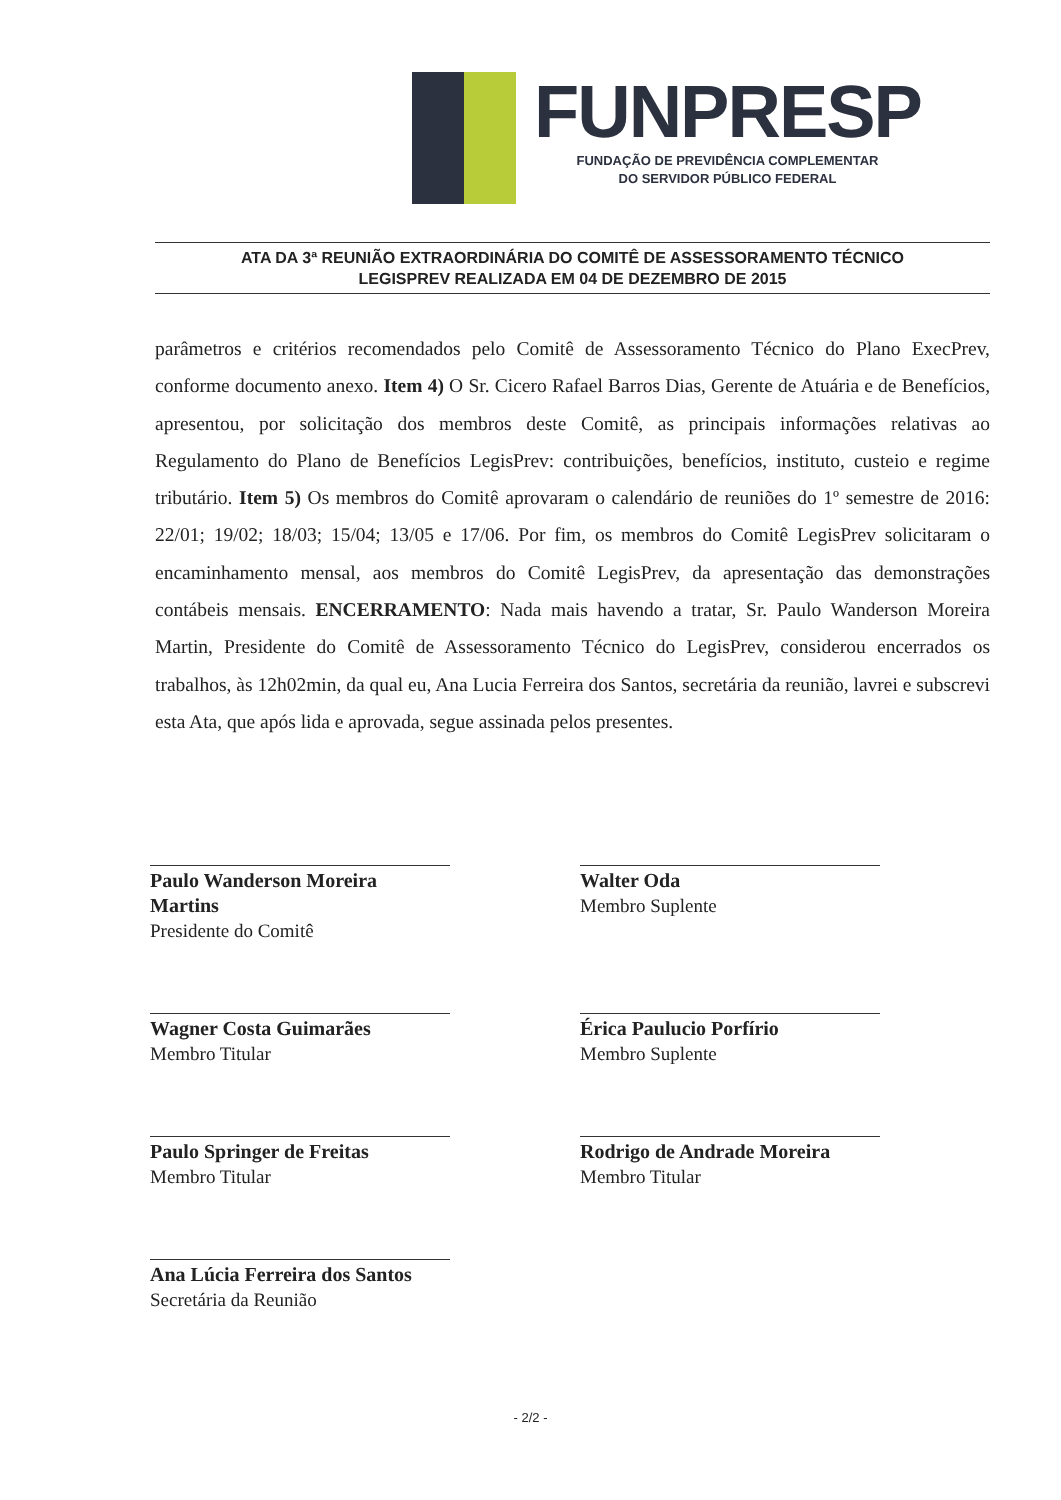FUNPRESP
FUNDAÇÃO DE PREVIDÊNCIA COMPLEMENTAR
DO SERVIDOR PÚBLICO FEDERAL
ATA DA 3ª REUNIÃO EXTRAORDINÁRIA DO COMITÊ DE ASSESSORAMENTO TÉCNICO
LEGISPREV REALIZADA EM 04 DE DEZEMBRO DE 2015
parâmetros e critérios recomendados pelo Comitê de Assessoramento Técnico do Plano ExecPrev, conforme documento anexo. Item 4) O Sr. Cicero Rafael Barros Dias, Gerente de Atuária e de Benefícios, apresentou, por solicitação dos membros deste Comitê, as principais informações relativas ao Regulamento do Plano de Benefícios LegisPrev: contribuições, benefícios, instituto, custeio e regime tributário. Item 5) Os membros do Comitê aprovaram o calendário de reuniões do 1º semestre de 2016: 22/01; 19/02; 18/03; 15/04; 13/05 e 17/06. Por fim, os membros do Comitê LegisPrev solicitaram o encaminhamento mensal, aos membros do Comitê LegisPrev, da apresentação das demonstrações contábeis mensais. ENCERRAMENTO: Nada mais havendo a tratar, Sr. Paulo Wanderson Moreira Martin, Presidente do Comitê de Assessoramento Técnico do LegisPrev, considerou encerrados os trabalhos, às 12h02min, da qual eu, Ana Lucia Ferreira dos Santos, secretária da reunião, lavrei e subscrevi esta Ata, que após lida e aprovada, segue assinada pelos presentes.
Paulo Wanderson Moreira Martins
Presidente do Comitê
Walter Oda
Membro Suplente
Wagner Costa Guimarães
Membro Titular
Érica Paulucio Porfírio
Membro Suplente
Paulo Springer de Freitas
Membro Titular
Rodrigo de Andrade Moreira
Membro Titular
Ana Lúcia Ferreira dos Santos
Secretária da Reunião
- 2/2 -